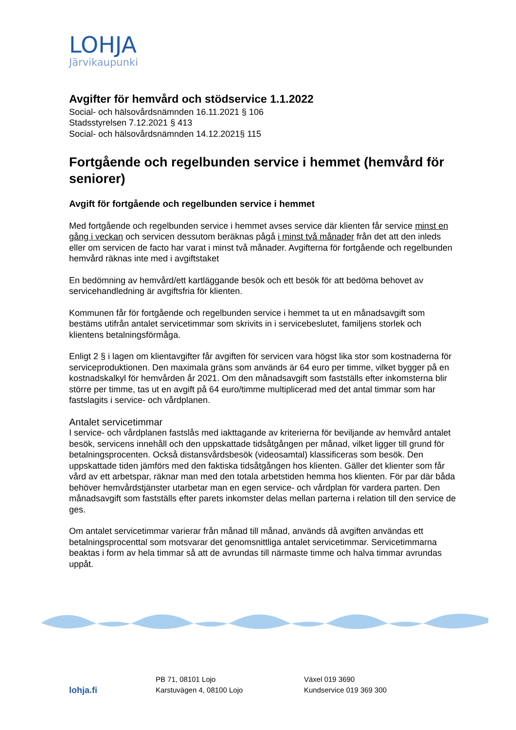LOHJA
Järvikaupunki
Avgifter för hemvård och stödservice 1.1.2022
Social- och hälsovårdsnämnden 16.11.2021 § 106
Stadsstyrelsen 7.12.2021 § 413
Social- och hälsovårdsnämnden 14.12.2021§ 115
Fortgående och regelbunden service i hemmet (hemvård för seniorer)
Avgift för fortgående och regelbunden service i hemmet
Med fortgående och regelbunden service i hemmet avses service där klienten får service minst en gång i veckan och servicen dessutom beräknas pågå i minst två månader från det att den inleds eller om servicen de facto har varat i minst två månader. Avgifterna för fortgående och regelbunden hemvård räknas inte med i avgiftstaket
En bedömning av hemvård/ett kartläggande besök och ett besök för att bedöma behovet av servicehandledning är avgiftsfria för klienten.
Kommunen får för fortgående och regelbunden service i hemmet ta ut en månadsavgift som bestäms utifrån antalet servicetimmar som skrivits in i servicebeslutet, familjens storlek och klientens betalningsförmåga.
Enligt 2 § i lagen om klientavgifter får avgiften för servicen vara högst lika stor som kostnaderna för serviceproduktionen. Den maximala gräns som används är 64 euro per timme, vilket bygger på en kostnadskalkyl för hemvården år 2021. Om den månadsavgift som fastställs efter inkomsterna blir större per timme, tas ut en avgift på 64 euro/timme multiplicerad med det antal timmar som har fastslagits i service- och vårdplanen.
Antalet servicetimmar
I service- och vårdplanen fastslås med iakttagande av kriterierna för beviljande av hemvård antalet besök, servicens innehåll och den uppskattade tidsåtgången per månad, vilket ligger till grund för betalningsprocenten. Också distansvårdsbesök (videosamtal) klassificeras som besök. Den uppskattade tiden jämförs med den faktiska tidsåtgången hos klienten. Gäller det klienter som får vård av ett arbetspar, räknar man med den totala arbetstiden hemma hos klienten. För par där båda behöver hemvårdstjänster utarbetar man en egen service- och vårdplan för vardera parten. Den månadsavgift som fastställs efter parets inkomster delas mellan parterna i relation till den service de ges.
Om antalet servicetimmar varierar från månad till månad, används då avgiften användas ett betalningsprocenttal som motsvarar det genomsnittliga antalet servicetimmar. Servicetimmarna beaktas i form av hela timmar så att de avrundas till närmaste timme och halva timmar avrundas uppåt.
lohja.fi
PB 71, 08101 Lojo
Karstuvägen 4, 08100 Lojo
Växel 019 3690
Kundservice 019 369 300